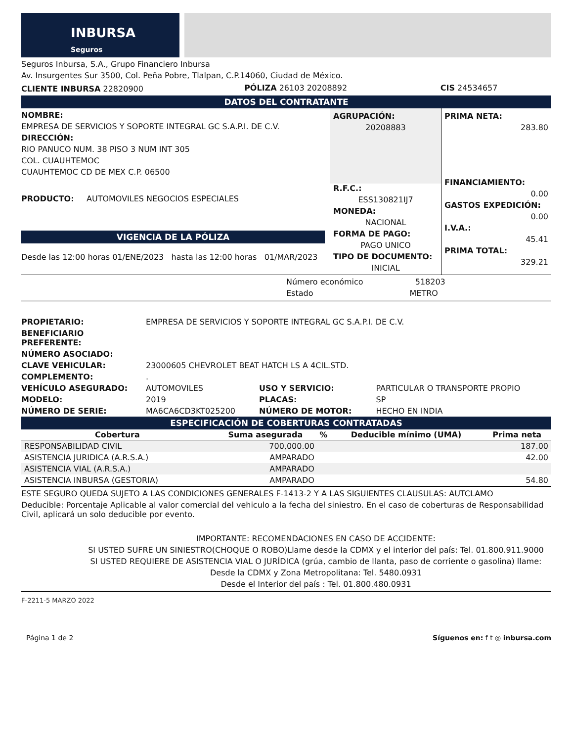INBURSA
Seguros
Seguros Inbursa, S.A., Grupo Financiero Inbursa
Av. Insurgentes Sur 3500, Col. Peña Pobre, Tlalpan, C.P.14060, Ciudad de México.
| CLIENTE INBURSA 22820900 | PÓLIZA 26103 20208892 | CIS 24534657 |
DATOS DEL CONTRATANTE
NOMBRE:
EMPRESA DE SERVICIOS Y SOPORTE INTEGRAL GC S.A.P.I. DE C.V.
DIRECCIÓN:
RIO PANUCO NUM. 38 PISO 3 NUM INT 305
COL. CUAUHTEMOC
CUAUHTEMOC CD DE MEX C.P. 06500
PRODUCTO: AUTOMOVILES NEGOCIOS ESPECIALES
VIGENCIA DE LA PÓLIZA
Desde las 12:00 horas 01/ENE/2023 hasta las 12:00 horas 01/MAR/2023
AGRUPACIÓN:
20208883
R.F.C.:
ESS130821IJ7
MONEDA:
NACIONAL
FORMA DE PAGO:
PAGO UNICO
TIPO DE DOCUMENTO:
INICIAL
PRIMA NETA:
283.80
FINANCIAMIENTO:
0.00
GASTOS EXPEDICIÓN:
0.00
I.V.A.:
45.41
PRIMA TOTAL:
329.21
Número económico 518203
Estado METRO
| PROPIETARIO: | EMPRESA DE SERVICIOS Y SOPORTE INTEGRAL GC S.A.P.I. DE C.V. | | |
| BENEFICIARIO PREFERENTE: | | | |
| NÚMERO ASOCIADO: | | | |
| CLAVE VEHICULAR: | 23000605 CHEVROLET BEAT HATCH LS A 4CIL.STD. | | |
| COMPLEMENTO: | . | | |
| VEHÍCULO ASEGURADO: | AUTOMOVILES | USO Y SERVICIO: | PARTICULAR O TRANSPORTE PROPIO |
| MODELO: | 2019 | PLACAS: | SP |
| NÚMERO DE SERIE: | MA6CA6CD3KT025200 | NÚMERO DE MOTOR: | HECHO EN INDIA |
ESPECIFICACIÓN DE COBERTURAS CONTRATADAS
| Cobertura | Suma asegurada | % | Deducible mínimo (UMA) | Prima neta |
| --- | --- | --- | --- | --- |
| RESPONSABILIDAD CIVIL | 700,000.00 | | | 187.00 |
| ASISTENCIA JURIDICA (A.R.S.A.) | AMPARADO | | | 42.00 |
| ASISTENCIA VIAL (A.R.S.A.) | AMPARADO | | | |
| ASISTENCIA INBURSA (GESTORIA) | AMPARADO | | | 54.80 |
ESTE SEGURO QUEDA SUJETO A LAS CONDICIONES GENERALES F-1413-2 Y A LAS SIGUIENTES CLAUSULAS: AUTCLAMO
Deducible: Porcentaje Aplicable al valor comercial del vehiculo a la fecha del siniestro. En el caso de coberturas de Responsabilidad Civil, aplicará un solo deducible por evento.
IMPORTANTE: RECOMENDACIONES EN CASO DE ACCIDENTE:
SI USTED SUFRE UN SINIESTRO(CHOQUE O ROBO)Llame desde la CDMX y el interior del país: Tel. 01.800.911.9000
SI USTED REQUIERE DE ASISTENCIA VIAL O JURÍDICA (grúa, cambio de llanta, paso de corriente o gasolina) llame:
Desde la CDMX y Zona Metropolitana: Tel. 5480.0931
Desde el Interior del país : Tel. 01.800.480.0931
F-2211-5 MARZO 2022
Página 1 de 2 Síguenos en: f t ◎ inbursa.com